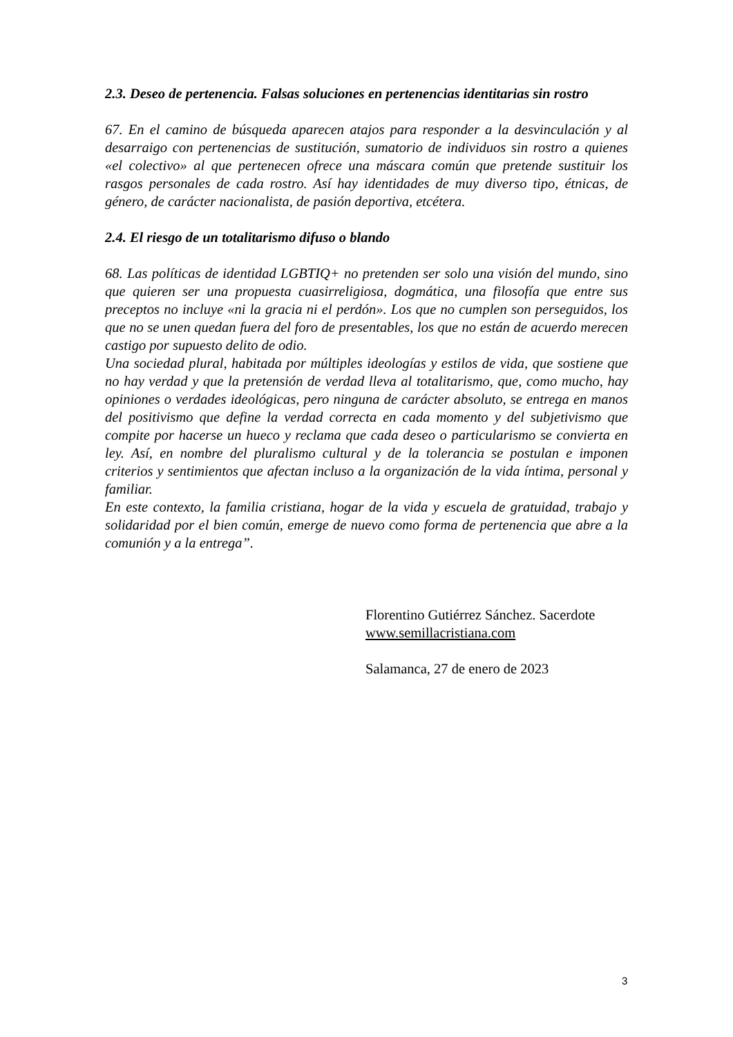2.3. Deseo de pertenencia. Falsas soluciones en pertenencias identitarias sin rostro
67. En el camino de búsqueda aparecen atajos para responder a la desvinculación y al desarraigo con pertenencias de sustitución, sumatorio de individuos sin rostro a quienes «el colectivo» al que pertenecen ofrece una máscara común que pretende sustituir los rasgos personales de cada rostro. Así hay identidades de muy diverso tipo, étnicas, de género, de carácter nacionalista, de pasión deportiva, etcétera.
2.4. El riesgo de un totalitarismo difuso o blando
68. Las políticas de identidad LGBTIQ+ no pretenden ser solo una visión del mundo, sino que quieren ser una propuesta cuasirreligiosa, dogmática, una filosofía que entre sus preceptos no incluye «ni la gracia ni el perdón». Los que no cumplen son perseguidos, los que no se unen quedan fuera del foro de presentables, los que no están de acuerdo merecen castigo por supuesto delito de odio.
Una sociedad plural, habitada por múltiples ideologías y estilos de vida, que sostiene que no hay verdad y que la pretensión de verdad lleva al totalitarismo, que, como mucho, hay opiniones o verdades ideológicas, pero ninguna de carácter absoluto, se entrega en manos del positivismo que define la verdad correcta en cada momento y del subjetivismo que compite por hacerse un hueco y reclama que cada deseo o particularismo se convierta en ley. Así, en nombre del pluralismo cultural y de la tolerancia se postulan e imponen criterios y sentimientos que afectan incluso a la organización de la vida íntima, personal y familiar.
En este contexto, la familia cristiana, hogar de la vida y escuela de gratuidad, trabajo y solidaridad por el bien común, emerge de nuevo como forma de pertenencia que abre a la comunión y a la entrega”.
Florentino Gutiérrez Sánchez. Sacerdote
www.semillacristiana.com
Salamanca, 27 de enero de 2023
3